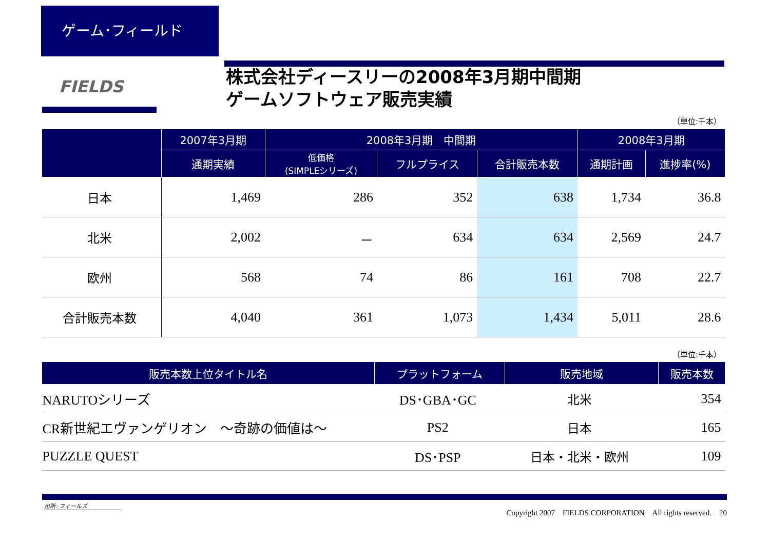ゲーム･フィールド
FIELDS
株式会社ディースリーの2008年3月期中間期
ゲームソフトウェア販売実績
（単位:千本）
| | 2007年3月期 | 2008年3月期 中間期 | | | 2008年3月期 | |
| --- | --- | --- | --- | --- | --- | --- |
| | 通期実績 | 低価格 (SIMPLEシリーズ) | フルプライス | 合計販売本数 | 通期計画 | 進捗率(%) |
| 日本 | 1,469 | 286 | 352 | 638 | 1,734 | 36.8 |
| 北米 | 2,002 | － | 634 | 634 | 2,569 | 24.7 |
| 欧州 | 568 | 74 | 86 | 161 | 708 | 22.7 |
| 合計販売本数 | 4,040 | 361 | 1,073 | 1,434 | 5,011 | 28.6 |
（単位:千本）
| 販売本数上位タイトル名 | プラットフォーム | 販売地域 | 販売本数 |
| --- | --- | --- | --- |
| NARUTOシリーズ | DS･GBA･GC | 北米 | 354 |
| CR新世紀エヴァンゲリオン ～奇跡の価値は～ | PS2 | 日本 | 165 |
| PUZZLE QUEST | DS･PSP | 日本・北米・欧州 | 109 |
出所: フィールズ
Copyright 2007　FIELDS CORPORATION　All rights reserved.　20